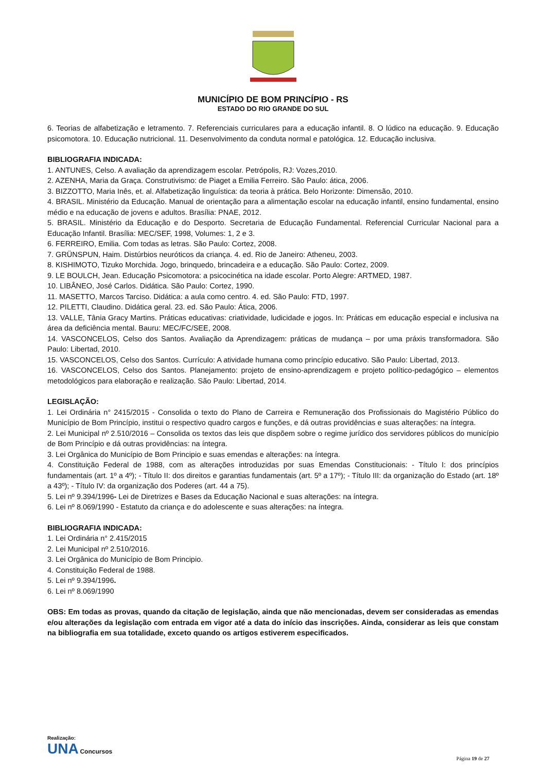MUNICÍPIO DE BOM PRINCÍPIO - RS
ESTADO DO RIO GRANDE DO SUL
6. Teorias de alfabetização e letramento. 7. Referenciais curriculares para a educação infantil. 8. O lúdico na educação. 9. Educação psicomotora. 10. Educação nutricional. 11. Desenvolvimento da conduta normal e patológica. 12. Educação inclusiva.
BIBLIOGRAFIA INDICADA:
1. ANTUNES, Celso. A avaliação da aprendizagem escolar. Petrópolis, RJ: Vozes,2010.
2. AZENHA, Maria da Graça. Construtivismo: de Piaget a Emilia Ferreiro. São Paulo: ática, 2006.
3. BIZZOTTO, Maria Inês, et. al. Alfabetização linguística: da teoria à prática. Belo Horizonte: Dimensão, 2010.
4. BRASIL. Ministério da Educação. Manual de orientação para a alimentação escolar na educação infantil, ensino fundamental, ensino médio e na educação de jovens e adultos. Brasília: PNAE, 2012.
5. BRASIL. Ministério da Educação e do Desporto. Secretaria de Educação Fundamental. Referencial Curricular Nacional para a Educação Infantil. Brasília: MEC/SEF, 1998, Volumes: 1, 2 e 3.
6. FERREIRO, Emilia. Com todas as letras. São Paulo: Cortez, 2008.
7. GRÜNSPUN, Haim. Distúrbios neuróticos da criança. 4. ed. Rio de Janeiro: Atheneu, 2003.
8. KISHIMOTO, Tizuko Morchida. Jogo, brinquedo, brincadeira e a educação. São Paulo: Cortez, 2009.
9. LE BOULCH, Jean. Educação Psicomotora: a psicocinética na idade escolar. Porto Alegre: ARTMED, 1987.
10. LIBÂNEO, José Carlos. Didática. São Paulo: Cortez, 1990.
11. MASETTO, Marcos Tarciso. Didática: a aula como centro. 4. ed. São Paulo: FTD, 1997.
12. PILETTI, Claudino. Didática geral. 23. ed. São Paulo: Ática, 2006.
13. VALLE, Tânia Gracy Martins. Práticas educativas: criatividade, ludicidade e jogos. In: Práticas em educação especial e inclusiva na área da deficiência mental. Bauru: MEC/FC/SEE, 2008.
14. VASCONCELOS, Celso dos Santos. Avaliação da Aprendizagem: práticas de mudança – por uma práxis transformadora. São Paulo: Libertad, 2010.
15. VASCONCELOS, Celso dos Santos. Currículo: A atividade humana como princípio educativo. São Paulo: Libertad, 2013.
16. VASCONCELOS, Celso dos Santos. Planejamento: projeto de ensino-aprendizagem e projeto político-pedagógico – elementos metodológicos para elaboração e realização. São Paulo: Libertad, 2014.
LEGISLAÇÃO:
1. Lei Ordinária n° 2415/2015 - Consolida o texto do Plano de Carreira e Remuneração dos Profissionais do Magistério Público do Município de Bom Princípio, institui o respectivo quadro cargos e funções, e dá outras providências e suas alterações: na íntegra.
2. Lei Municipal nº 2.510/2016 – Consolida os textos das leis que dispõem sobre o regime jurídico dos servidores públicos do município de Bom Princípio e dá outras providências: na íntegra.
3. Lei Orgânica do Município de Bom Principio e suas emendas e alterações: na íntegra.
4. Constituição Federal de 1988, com as alterações introduzidas por suas Emendas Constitucionais: - Título I: dos princípios fundamentais (art. 1º a 4º); - Título II: dos direitos e garantias fundamentais (art. 5º a 17º); - Título III: da organização do Estado (art. 18º a 43º); - Título IV: da organização dos Poderes (art. 44 a 75).
5. Lei nº 9.394/1996- Lei de Diretrizes e Bases da Educação Nacional e suas alterações: na íntegra.
6. Lei nº 8.069/1990 - Estatuto da criança e do adolescente e suas alterações: na íntegra.
BIBLIOGRAFIA INDICADA:
1. Lei Ordinária n° 2.415/2015
2. Lei Municipal nº 2.510/2016.
3. Lei Orgânica do Município de Bom Principio.
4. Constituição Federal de 1988.
5. Lei nº 9.394/1996.
6. Lei nº 8.069/1990
OBS: Em todas as provas, quando da citação de legislação, ainda que não mencionadas, devem ser consideradas as emendas e/ou alterações da legislação com entrada em vigor até a data do início das inscrições. Ainda, considerar as leis que constam na bibliografia em sua totalidade, exceto quando os artigos estiverem especificados.
Realização:
UNA Concursos
Página 19 de 27